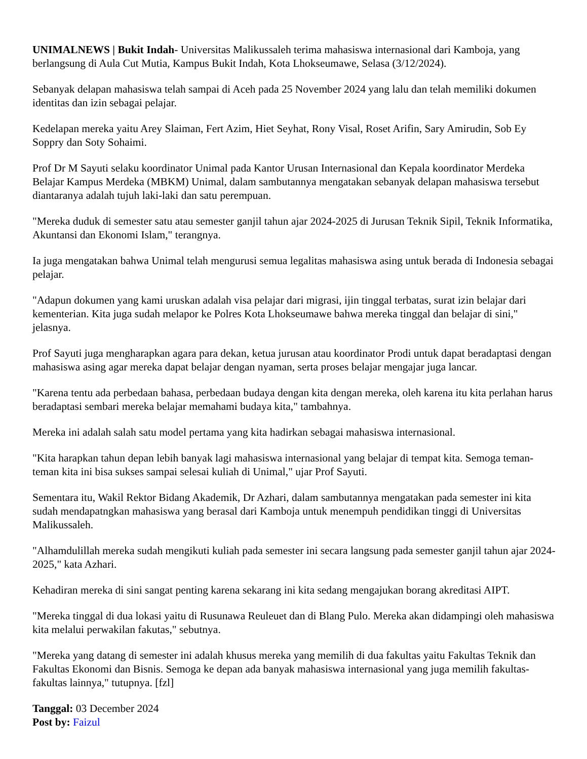UNIMALNEWS | Bukit Indah- Universitas Malikussaleh terima mahasiswa internasional dari Kamboja, yang berlangsung di Aula Cut Mutia, Kampus Bukit Indah, Kota Lhokseumawe, Selasa (3/12/2024).
Sebanyak delapan mahasiswa telah sampai di Aceh pada 25 November 2024 yang lalu dan telah memiliki dokumen identitas dan izin sebagai pelajar.
Kedelapan mereka yaitu Arey Slaiman, Fert Azim, Hiet Seyhat, Rony Visal, Roset Arifin, Sary Amirudin, Sob Ey Soppry dan Soty Sohaimi.
Prof Dr M Sayuti selaku koordinator Unimal pada Kantor Urusan Internasional dan Kepala koordinator Merdeka Belajar Kampus Merdeka (MBKM) Unimal, dalam sambutannya mengatakan sebanyak delapan mahasiswa tersebut diantaranya adalah tujuh laki-laki dan satu perempuan.
"Mereka duduk di semester satu atau semester ganjil tahun ajar 2024-2025 di Jurusan Teknik Sipil, Teknik Informatika, Akuntansi dan Ekonomi Islam," terangnya.
Ia juga mengatakan bahwa Unimal telah mengurusi semua legalitas mahasiswa asing untuk berada di Indonesia sebagai pelajar.
"Adapun dokumen yang kami uruskan adalah visa pelajar dari migrasi, ijin tinggal terbatas, surat izin belajar dari kementerian. Kita juga sudah melapor ke Polres Kota Lhokseumawe bahwa mereka tinggal dan belajar di sini," jelasnya.
Prof Sayuti juga mengharapkan agara para dekan, ketua jurusan atau koordinator Prodi untuk dapat beradaptasi dengan mahasiswa asing agar mereka dapat belajar dengan nyaman, serta proses belajar mengajar juga lancar.
"Karena tentu ada perbedaan bahasa, perbedaan budaya dengan kita dengan mereka, oleh karena itu kita perlahan harus beradaptasi sembari mereka belajar memahami budaya kita," tambahnya.
Mereka ini adalah salah satu model pertama yang kita hadirkan sebagai mahasiswa internasional.
"Kita harapkan tahun depan lebih banyak lagi mahasiswa internasional yang belajar di tempat kita. Semoga teman-teman kita ini bisa sukses sampai selesai kuliah di Unimal," ujar Prof Sayuti.
Sementara itu, Wakil Rektor Bidang Akademik, Dr Azhari, dalam sambutannya mengatakan pada semester ini kita sudah mendapatngkan mahasiswa yang berasal dari Kamboja untuk menempuh pendidikan tinggi di Universitas Malikussaleh.
"Alhamdulillah mereka sudah mengikuti kuliah pada semester ini secara langsung pada semester ganjil tahun ajar 2024-2025," kata Azhari.
Kehadiran mereka di sini sangat penting karena sekarang ini kita sedang mengajukan borang akreditasi AIPT.
"Mereka tinggal di dua lokasi yaitu di Rusunawa Reuleuet dan di Blang Pulo. Mereka akan didampingi oleh mahasiswa kita melalui perwakilan fakutas," sebutnya.
"Mereka yang datang di semester ini adalah khusus mereka yang memilih di dua fakultas yaitu Fakultas Teknik dan Fakultas Ekonomi dan Bisnis. Semoga ke depan ada banyak mahasiswa internasional yang juga memilih fakultas-fakultas lainnya," tutupnya. [fzl]
Tanggal: 03 December 2024
Post by: Faizul